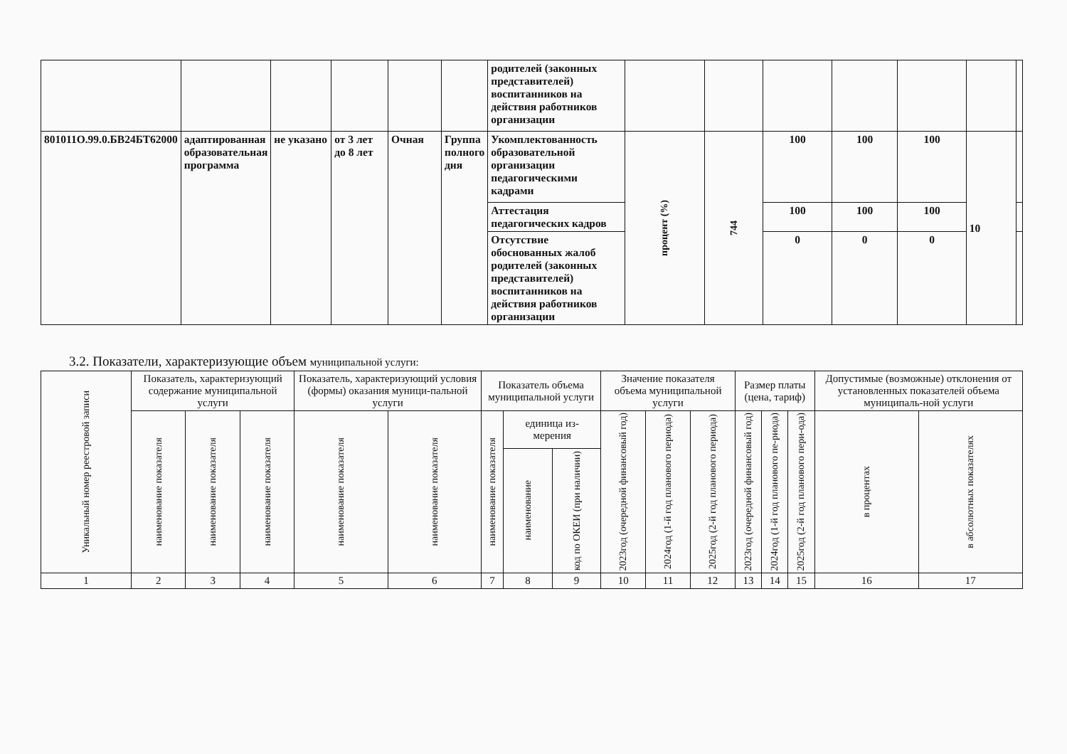| | | | | | | родителей (законных представителей) воспитанников на действия работников организации | | | | | | | |
| 801011О.99.0.БВ24БТ62000 | адаптированная образовательная программа | не указано | от 3 лет до 8 лет | Очная | Группа полного дня | Укомплектованность образовательной организации педагогическими кадрами | процент (%) | 744 | 100 | 100 | 100 | 10 | |
| | | | | | | Аттестация педагогических кадров | | | 100 | 100 | 100 | | |
| | | | | | | Отсутствие обоснованных жалоб родителей (законных представителей) воспитанников на действия работников организации | | | 0 | 0 | 0 | | |
3.2. Показатели, характеризующие объем муниципальной услуги:
| Уникальный номер реестровой записи | Показатель, характеризующий содержание муниципальной услуги | | | Показатель, характеризующий условия (формы) оказания муници-пальной услуги | | Показатель объема муниципальной услуги | | | Значение показателя объема муниципальной услуги | | | Размер платы (цена, тариф) | | | Допустимые (возможные) отклонения от установленных показателей объема муниципаль-ной услуги | |
| --- | --- | --- | --- | --- | --- | --- | --- | --- | --- | --- | --- | --- | --- | --- | --- | --- |
| | наименование показателя | наименование показателя | наименование показателя | наименование показателя | наименование показателя | наименование показателя | единица из-мерения | | 2023год (очередной финансовый год) | 2024год (1-й год планового периода) | 2025год (2-й год планового периода) | 2023год (очередной финансовый год) | 2024год (1-й год планового пе-риода) | 2025год (2-й год планового пери-ода) | в процентах | в абсолютных показателях |
| | | | | | | | наименование | код по ОКЕИ (при наличии) | | | | | | | | |
| 1 | 2 | 3 | 4 | 5 | 6 | 7 | 8 | 9 | 10 | 11 | 12 | 13 | 14 | 15 | 16 | 17 |